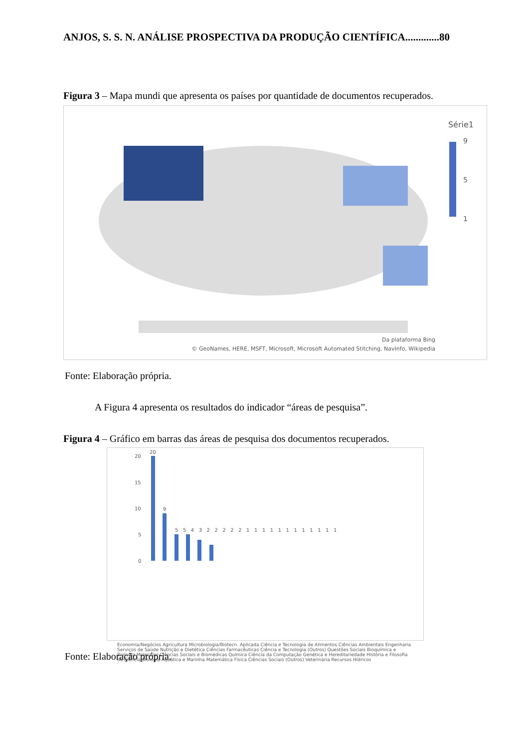ANJOS, S. S. N. ANÁLISE PROSPECTIVA DA PRODUÇÃO CIENTÍFICA.............80
Figura 3 – Mapa mundi que apresenta os países por quantidade de documentos recuperados.
Série1
9
5
1
Da plataforma Bing
© GeoNames, HERE, MSFT, Microsoft, Microsoft Automated Stitching, NavInfo, Wikipedia
Fonte: Elaboração própria.
A Figura 4 apresenta os resultados do indicador “áreas de pesquisa”.
Figura 4 – Gráfico em barras das áreas de pesquisa dos documentos recuperados.
20
15
10
5
0
20
9
5 5 4 3 2 2 2 2 2 1 1 1 1 1 1 1 1 1 1 1 1
Economia/Negócios Agricultura Microbiologia/Biotecn. Aplicada Ciência e Tecnologia de Alimentos Ciências Ambientais Engenharia Serviços de Saúde Nutrição e Dietética Ciências Farmacêuticas Ciência e Tecnologia (Outros) Questões Sociais Bioquímica e Biologia Molecular Ciências Sociais e Biomédicas Química Ciência da Computação Genética e Hereditariedade História e Filosofia da Ciência Biologia Aquática e Marinha Matemática Física Ciências Sociais (Outros) Veterinária Recursos Hídricos
Fonte: Elaboração própria.